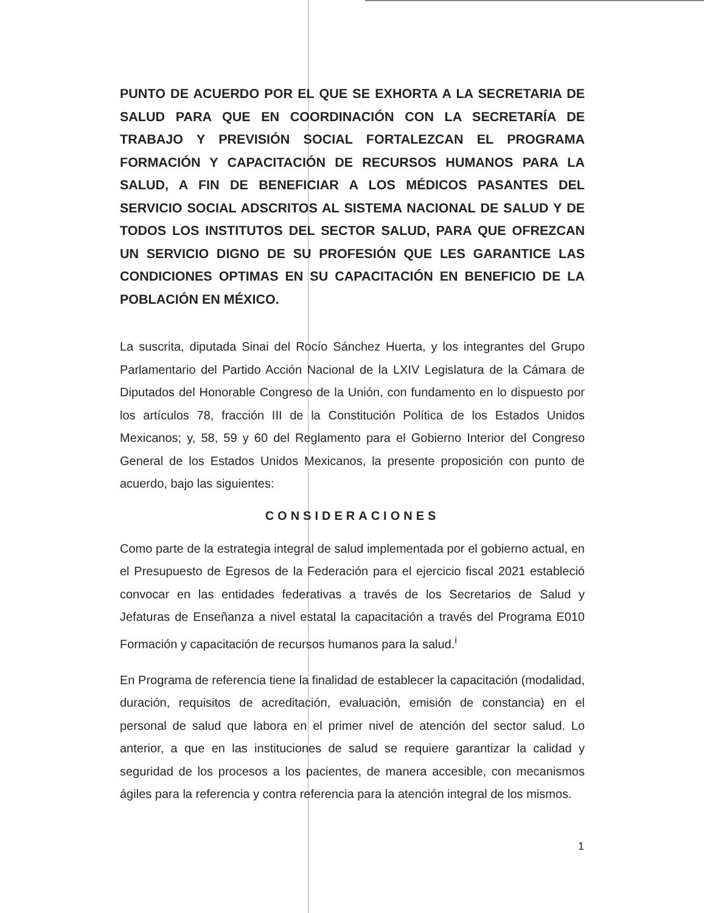PUNTO DE ACUERDO POR EL QUE SE EXHORTA A LA SECRETARIA DE SALUD PARA QUE EN COORDINACIÓN CON LA SECRETARÍA DE TRABAJO Y PREVISIÓN SOCIAL FORTALEZCAN EL PROGRAMA FORMACIÓN Y CAPACITACIÓN DE RECURSOS HUMANOS PARA LA SALUD, A FIN DE BENEFICIAR A LOS MÉDICOS PASANTES DEL SERVICIO SOCIAL ADSCRITOS AL SISTEMA NACIONAL DE SALUD Y DE TODOS LOS INSTITUTOS DEL SECTOR SALUD, PARA QUE OFREZCAN UN SERVICIO DIGNO DE SU PROFESIÓN QUE LES GARANTICE LAS CONDICIONES OPTIMAS EN SU CAPACITACIÓN EN BENEFICIO DE LA POBLACIÓN EN MÉXICO.
La suscrita, diputada Sinai del Rocío Sánchez Huerta, y los integrantes del Grupo Parlamentario del Partido Acción Nacional de la LXIV Legislatura de la Cámara de Diputados del Honorable Congreso de la Unión, con fundamento en lo dispuesto por los artículos 78, fracción III de la Constitución Política de los Estados Unidos Mexicanos; y, 58, 59 y 60 del Reglamento para el Gobierno Interior del Congreso General de los Estados Unidos Mexicanos, la presente proposición con punto de acuerdo, bajo las siguientes:
CONSIDERACIONES
Como parte de la estrategia integral de salud implementada por el gobierno actual, en el Presupuesto de Egresos de la Federación para el ejercicio fiscal 2021 estableció convocar en las entidades federativas a través de los Secretarios de Salud y Jefaturas de Enseñanza a nivel estatal la capacitación a través del Programa E010 Formación y capacitación de recursos humanos para la salud.<sup>i</sup>
En Programa de referencia tiene la finalidad de establecer la capacitación (modalidad, duración, requisitos de acreditación, evaluación, emisión de constancia) en el personal de salud que labora en el primer nivel de atención del sector salud. Lo anterior, a que en las instituciones de salud se requiere garantizar la calidad y seguridad de los procesos a los pacientes, de manera accesible, con mecanismos ágiles para la referencia y contra referencia para la atención integral de los mismos.
1